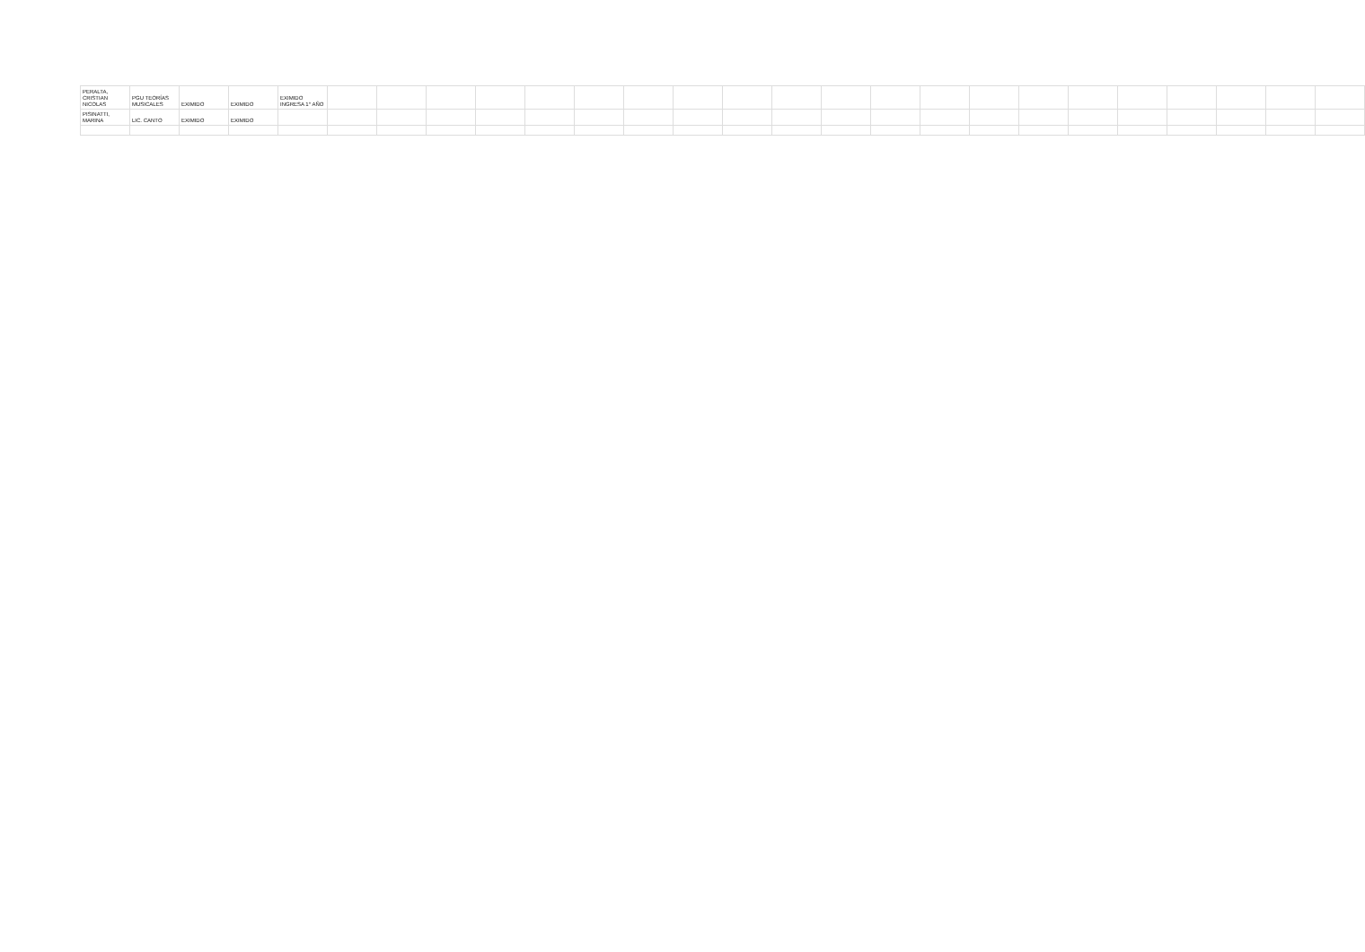| PERALTA, CRISTIAN NICOLAS | PGU TEORÍAS MUSICALES | EXIMIDO | EXIMIDO | EXIMIDO INGRESA 1° AÑO | | | | | | | | | | | | | | | | | | | | | |
| PISINATTI, MARINA | LIC. CANTO | EXIMIDO | EXIMIDO | | | | | | | | | | | | | | | | | | | | | | |